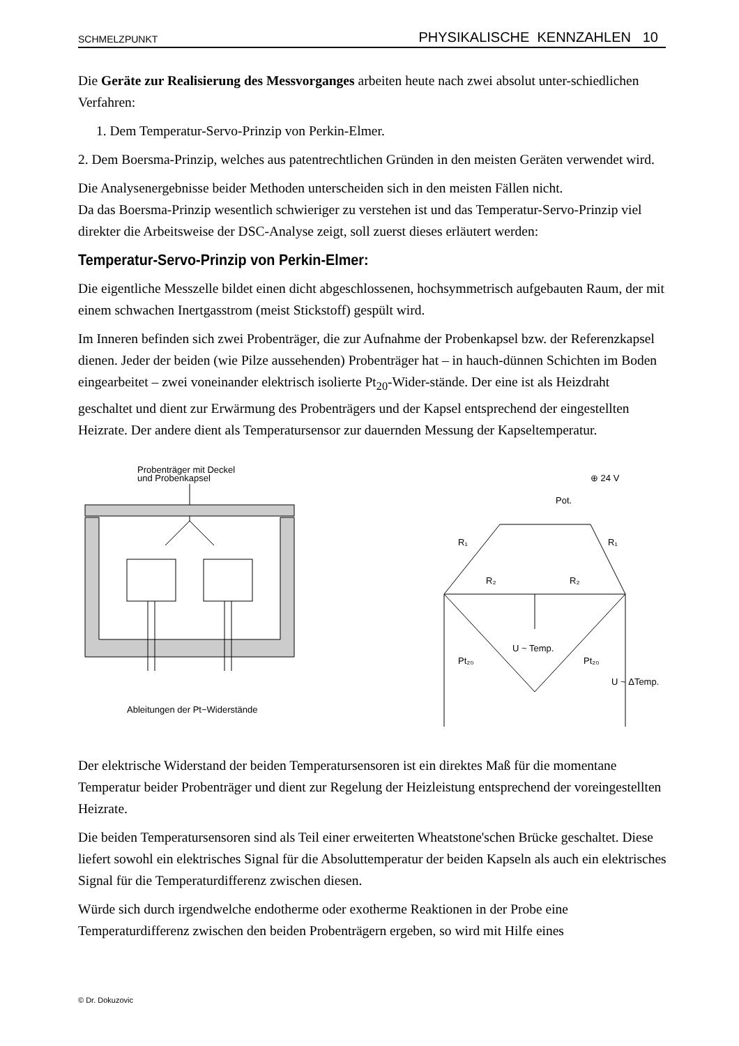SCHMELZPUNKT PHYSIKALISCHE KENNZAHLEN 10
Die Geräte zur Realisierung des Messvorganges arbeiten heute nach zwei absolut unter-schiedlichen Verfahren:
1. Dem Temperatur-Servo-Prinzip von Perkin-Elmer.
2. Dem Boersma-Prinzip, welches aus patentrechtlichen Gründen in den meisten Geräten verwendet wird.
Die Analysenergebnisse beider Methoden unterscheiden sich in den meisten Fällen nicht.
Da das Boersma-Prinzip wesentlich schwieriger zu verstehen ist und das Temperatur-Servo-Prinzip viel direkter die Arbeitsweise der DSC-Analyse zeigt, soll zuerst dieses erläutert werden:
Temperatur-Servo-Prinzip von Perkin-Elmer:
Die eigentliche Messzelle bildet einen dicht abgeschlossenen, hochsymmetrisch aufgebauten Raum, der mit einem schwachen Inertgasstrom (meist Stickstoff) gespült wird.
Im Inneren befinden sich zwei Probenträger, die zur Aufnahme der Probenkapsel bzw. der Referenzkapsel dienen. Jeder der beiden (wie Pilze aussehenden) Probenträger hat – in hauch-dünnen Schichten im Boden eingearbeitet – zwei voneinander elektrisch isolierte Pt<sub>20</sub>-Wider-stände. Der eine ist als Heizdraht geschaltet und dient zur Erwärmung des Probenträgers und der Kapsel entsprechend der eingestellten Heizrate. Der andere dient als Temperatursensor zur dauernden Messung der Kapseltemperatur.
Probenträger mit Deckel
und Probenkapsel
Ableitungen der Pt−Widerstände
⊕ 24 V
R₁
Pot.
R₁
R₂
R₂
Pt₂₀
U ~ Temp.
Pt₂₀
U ~ ΔTemp.
Der elektrische Widerstand der beiden Temperatursensoren ist ein direktes Maß für die momentane Temperatur beider Probenträger und dient zur Regelung der Heizleistung entsprechend der voreingestellten Heizrate.
Die beiden Temperatursensoren sind als Teil einer erweiterten Wheatstone'schen Brücke geschaltet. Diese liefert sowohl ein elektrisches Signal für die Absoluttemperatur der beiden Kapseln als auch ein elektrisches Signal für die Temperaturdifferenz zwischen diesen.
Würde sich durch irgendwelche endotherme oder exotherme Reaktionen in der Probe eine Temperaturdifferenz zwischen den beiden Probenträgern ergeben, so wird mit Hilfe eines
© Dr. Dokuzovic